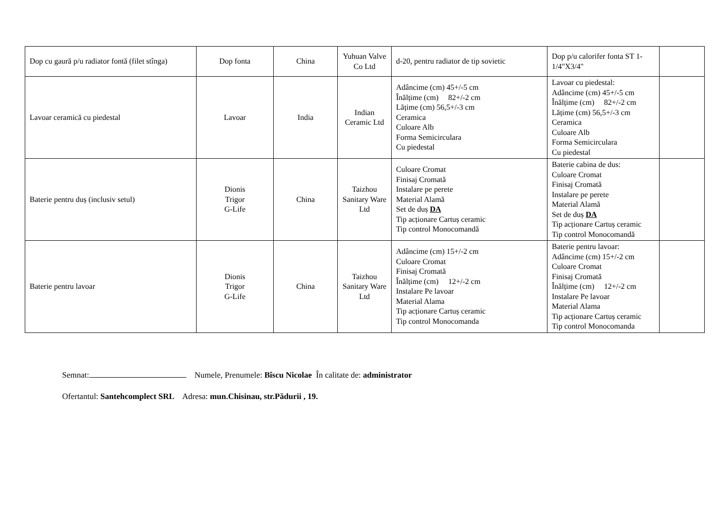| Dop cu gaură p/u radiator fontă (filet stînga) | Dop fonta | China | Yuhuan Valve Co Ltd | d-20, pentru radiator de tip sovietic | Dop p/u calorifer fonta ST 1-1/4"X3/4" | |
| Lavoar ceramică cu piedestal | Lavoar | India | Indian Ceramic Ltd | Adâncime (cm) 45+/-5 cm Înălțime (cm) 82+/-2 cm Lățime (cm) 56,5+/-3 cm Ceramica Culoare Alb Forma Semicirculara Cu piedestal | Lavoar cu piedestal: Adâncime (cm) 45+/-5 cm Înălțime (cm) 82+/-2 cm Lățime (cm) 56,5+/-3 cm Ceramica Culoare Alb Forma Semicirculara Cu piedestal | |
| Baterie pentru duș (inclusiv setul) | Dionis Trigor G-Life | China | Taizhou Sanitary Ware Ltd | Culoare Cromat Finisaj Cromată Instalare pe perete Material Alamă Set de duș DA Tip acționare Cartuș ceramic Tip control Monocomandă | Baterie cabina de dus: Culoare Cromat Finisaj Cromată Instalare pe perete Material Alamă Set de duș DA Tip acționare Cartuș ceramic Tip control Monocomandă | |
| Baterie pentru lavoar | Dionis Trigor G-Life | China | Taizhou Sanitary Ware Ltd | Adâncime (cm) 15+/-2 cm Culoare Cromat Finisaj Cromată Înălțime (cm) 12+/-2 cm Instalare Pe lavoar Material Alama Tip acționare Cartuș ceramic Tip control Monocomanda | Baterie pentru lavoar: Adâncime (cm) 15+/-2 cm Culoare Cromat Finisaj Cromată Înălțime (cm) 12+/-2 cm Instalare Pe lavoar Material Alama Tip acționare Cartuș ceramic Tip control Monocomanda | |
Semnat: Numele, Prenumele: Bîscu Nicolae În calitate de: administrator
Ofertantul: Santehcomplect SRL Adresa: mun.Chisinau, str.Pădurii , 19.